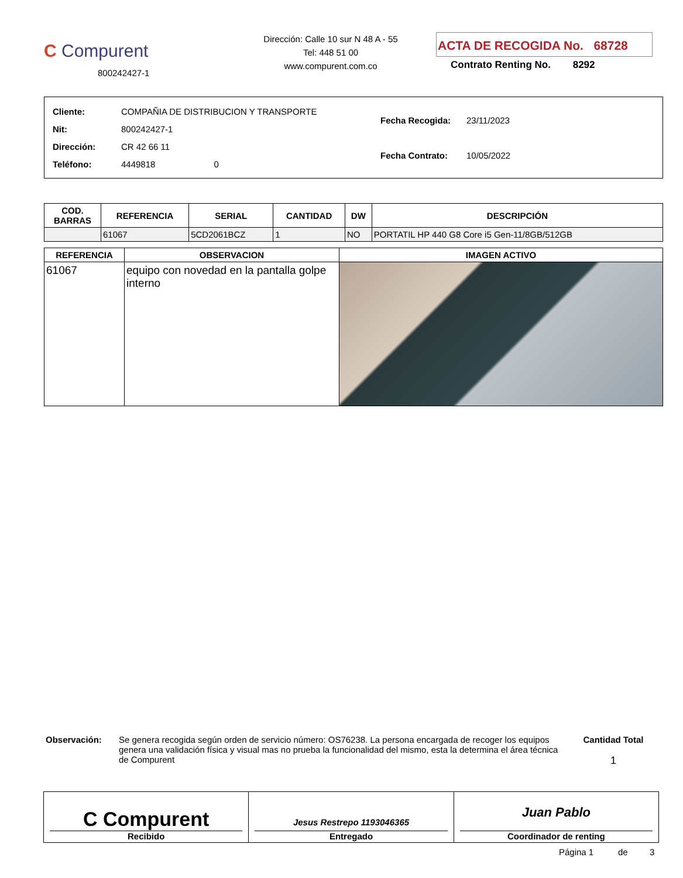C Compurent
800242427-1
Dirección: Calle 10 sur N 48 A - 55
Tel: 448 51 00
www.compurent.com.co
ACTA DE RECOGIDA No. 68728
Contrato Renting No. 8292
| Cliente: | COMPAÑIA DE DISTRIBUCION Y TRANSPORTE |
| Nit: | 800242427-1 |
| Dirección: | CR 42 66 11 |
| Teléfono: | 4449818 0 |
| Fecha Recogida: | 23/11/2023 |
| Fecha Contrato: | 10/05/2022 |
| COD. BARRAS | REFERENCIA | SERIAL | CANTIDAD | DW | DESCRIPCIÓN |
| --- | --- | --- | --- | --- | --- |
| | 61067 | 5CD2061BCZ | 1 | NO | PORTATIL HP 440 G8 Core i5 Gen-11/8GB/512GB |
| REFERENCIA | OBSERVACION | IMAGEN ACTIVO |
| --- | --- | --- |
| 61067 | equipo con novedad en la pantalla golpe interno | |
Observación: Se genera recogida según orden de servicio número: OS76238. La persona encargada de recoger los equipos genera una validación física y visual mas no prueba la funcionalidad del mismo, esta la determina el área técnica de Compurent
Cantidad Total
1
C Compurent
Recibido
Jesus Restrepo 1193046365
Entregado
Juan Pablo
Coordinador de renting
Página 1 de 3